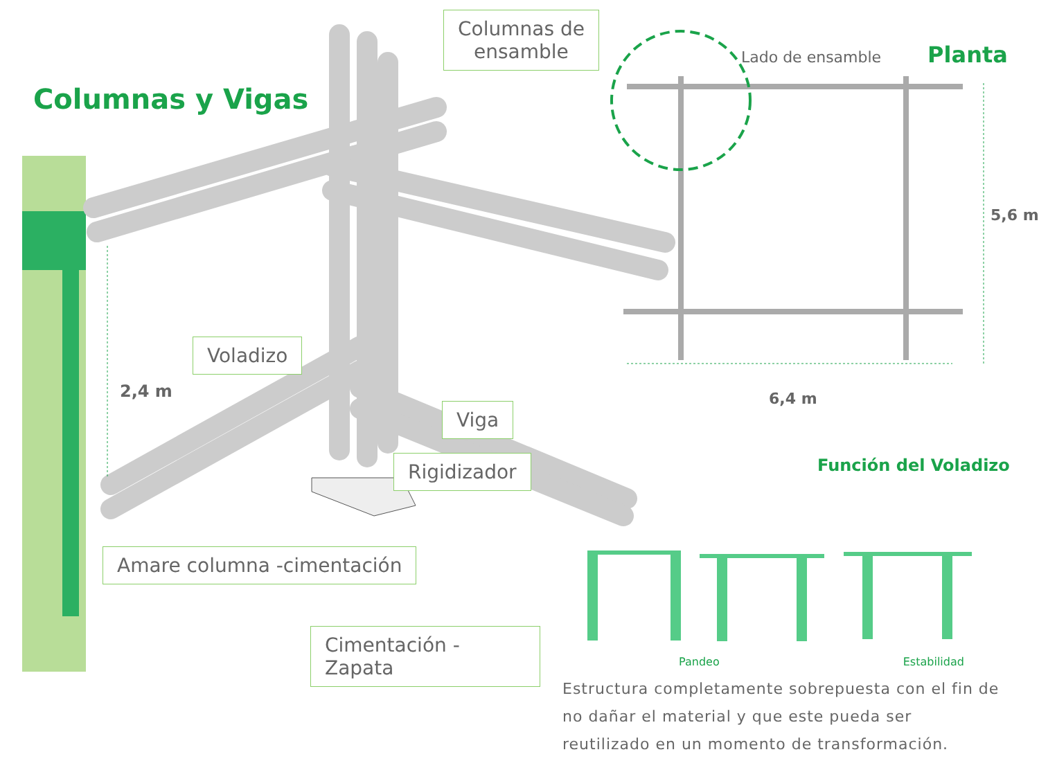Columnas y Vigas
Voladizo
2,4 m
Viga
Rigidizador
Amare columna -cimentación
Cimentación - Zapata
Columnas de
ensamble
Lado de ensamble Planta
5,6 m
6,4 m
Función del Voladizo
Pandeo Estabilidad
Estructura completamente sobrepuesta con el fin de no dañar el material y que este pueda ser reutilizado en un momento de transformación.